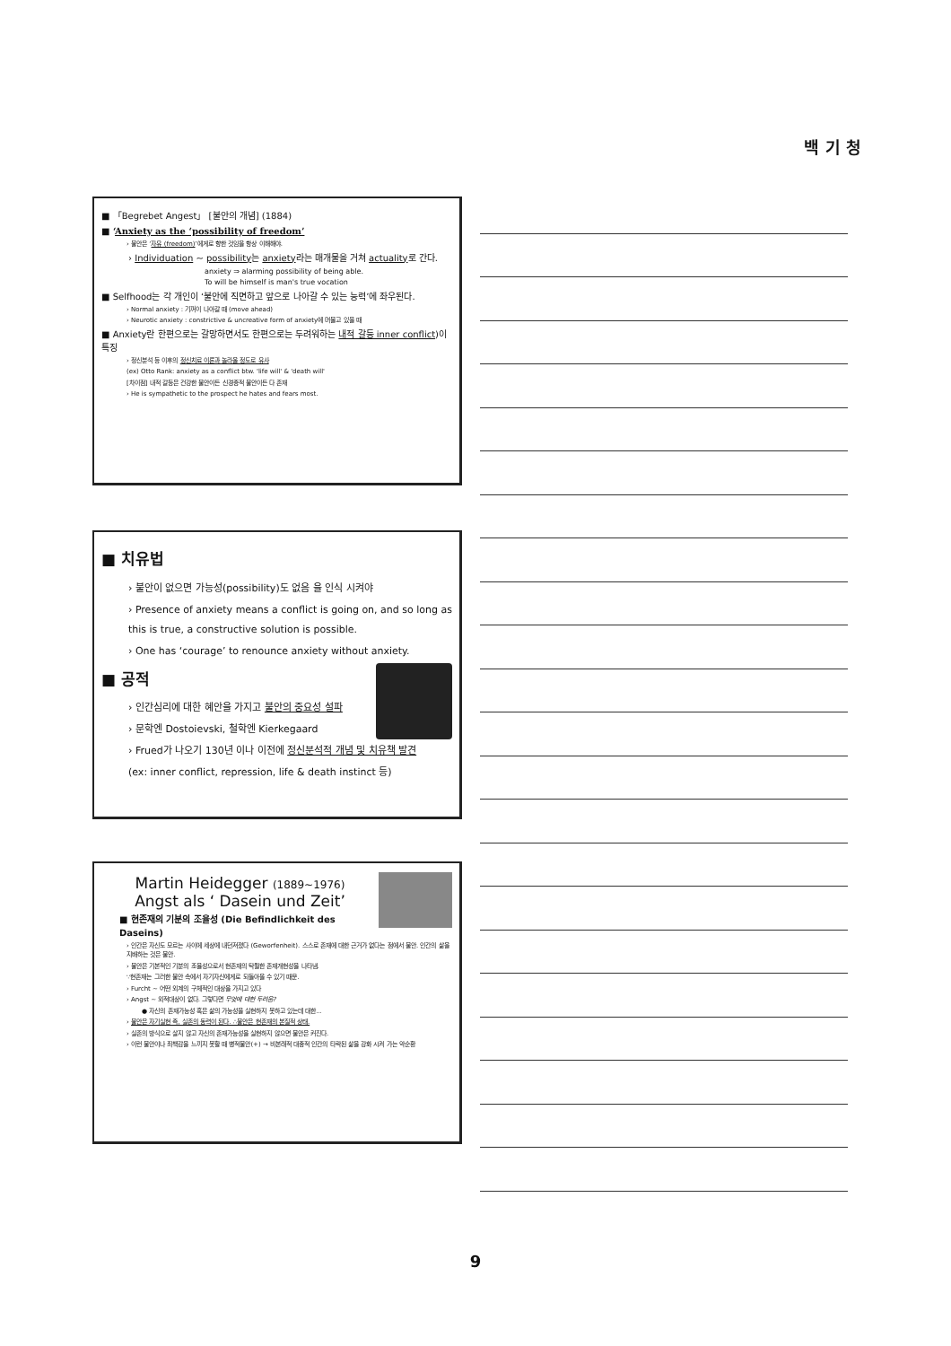백 기 청
■ 「Begrebet Angest」 [불안의 개념] (1884)
■ ‘Anxiety as the ‘possibility of freedom’
› 불안은 ‘자유 (freedom)’에게로 향한 것임을 항상 이해해야.
› Individuation ~ possibility는 anxiety라는 매개물을 거쳐 actuality로 간다.
anxiety ⇒ alarming possibility of being able.
To will be himself is man's true vocation
■ Selfhood는 각 개인이 ‘불안에 직면하고 앞으로 나아갈 수 있는 능력’에 좌우된다.
› Normal anxiety : 기꺼이 나아갈 때 (move ahead)
› Neurotic anxiety : constrictive & uncreative form of anxiety에 머물고 있을 때
■ Anxiety란 한편으로는 갈망하면서도 한편으로는 두려워하는 내적 갈등 inner conflict)이 특징
› 정신분석 등 이후의 정신치료 이론과 놀라울 정도로 유사
(ex) Otto Rank: anxiety as a conflict btw. 'life will' & 'death will'
[차이점] 내적 갈등은 건강한 불안이든 신경증적 불안이든 다 존재
› He is sympathetic to the prospect he hates and fears most.
■ 치유법
› 불안이 없으면 가능성(possibility)도 없음 을 인식 시켜야
› Presence of anxiety means a conflict is going on, and so long as this is true, a constructive solution is possible.
› One has ‘courage’ to renounce anxiety without anxiety.
■ 공적
› 인간심리에 대한 혜안을 가지고 불안의 중요성 설파
› 문학엔 Dostoievski, 철학엔 Kierkegaard
› Frued가 나오기 130년 이나 이전에 정신분석적 개념 및 치유책 발견
(ex: inner conflict, repression, life & death instinct 등)
Martin Heidegger (1889~1976)
Angst als ‘ Dasein und Zeit’
■ 현존재의 기분의 조율성 (Die Befindlichkeit des Daseins)
› 인간은 자신도 모르는 사이에 세상에 내던져졌다 (Geworfenheit). 스스로 존재에 대한 근거가 없다는 점에서 불안. 인간의 삶을 지배하는 것은 불안.
› 불안은 기본적인 기분의 조율성으로서 현존재의 탁월한 존재개현성을 나타냄.
∵현존재는 그러한 불안 속에서 자기자신에게로 되돌아올 수 있기 때문.
› Furcht ~ 어떤 외계의 구체적인 대상을 가지고 있다
› Angst ~ 외적대상이 없다. 그렇다면 무엇에 대한 두려움?
● 자신의 존재가능성 혹은 삶의 가능성을 실현하지 못하고 있는데 대한...
› 불안은 자기실현 즉, 실존의 동력이 된다. ∴불안은 현존재의 본질적 상태.
› 실존의 방식으로 살지 않고 자신의 존재가능성을 실현하지 않으면 불안은 커진다.
› 이런 불안이나 죄책감을 느끼지 못할 때 병적불안(+) → 비본래적 대중적 인간의 타락된 삶을 강화 시켜 가는 악순환
9